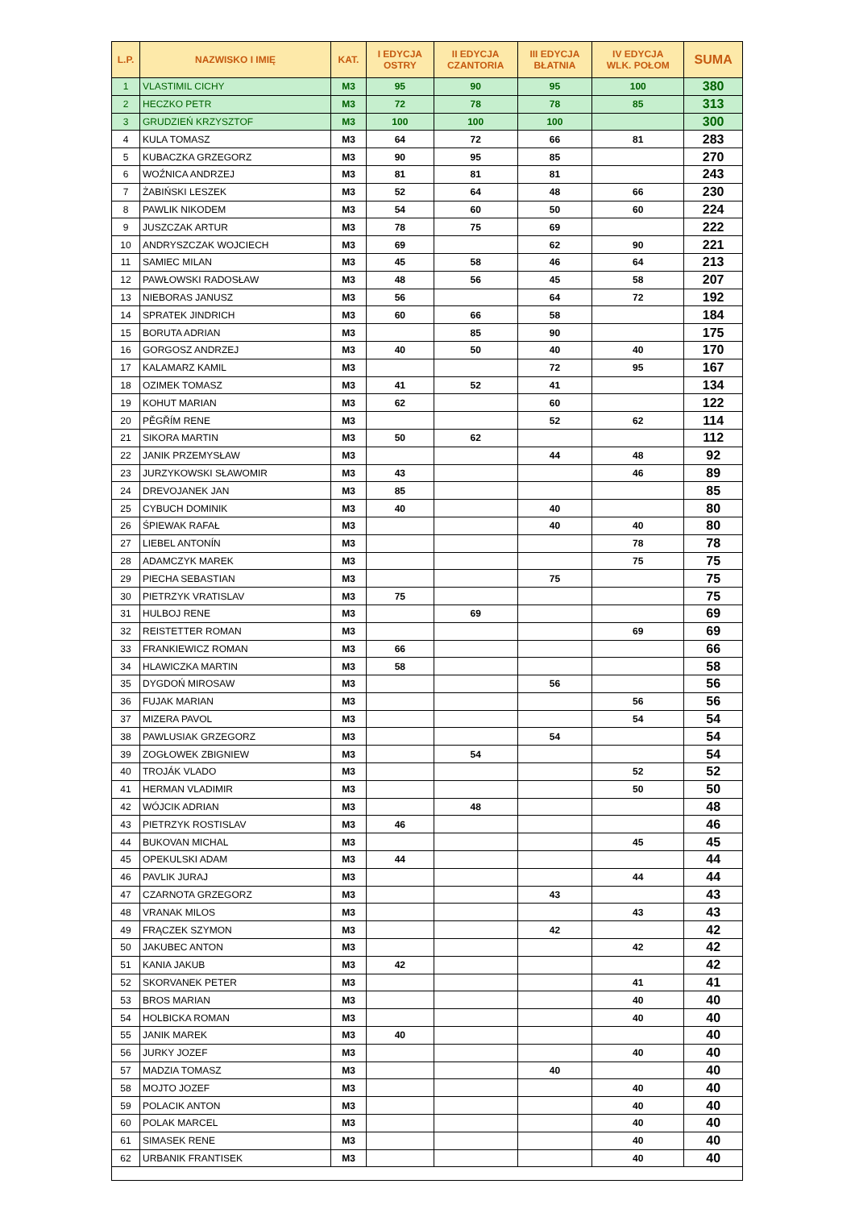| L.P. | NAZWISKO I IMIĘ | KAT. | I EDYCJA OSTRY | II EDYCJA CZANTORIA | III EDYCJA BŁATNIA | IV EDYCJA WLK. POŁOM | SUMA |
| --- | --- | --- | --- | --- | --- | --- | --- |
| 1 | VLASTIMIL CICHY | M3 | 95 | 90 | 95 | 100 | 380 |
| 2 | HECZKO PETR | M3 | 72 | 78 | 78 | 85 | 313 |
| 3 | GRUDZIEŃ KRZYSZTOF | M3 | 100 | 100 | 100 | | 300 |
| 4 | KULA TOMASZ | M3 | 64 | 72 | 66 | 81 | 283 |
| 5 | KUBACZKA GRZEGORZ | M3 | 90 | 95 | 85 | | 270 |
| 6 | WOŹNICA ANDRZEJ | M3 | 81 | 81 | 81 | | 243 |
| 7 | ŻABIŃSKI LESZEK | M3 | 52 | 64 | 48 | 66 | 230 |
| 8 | PAWLIK NIKODEM | M3 | 54 | 60 | 50 | 60 | 224 |
| 9 | JUSZCZAK ARTUR | M3 | 78 | 75 | 69 | | 222 |
| 10 | ANDRYSZCZAK WOJCIECH | M3 | 69 | | 62 | 90 | 221 |
| 11 | SAMIEC MILAN | M3 | 45 | 58 | 46 | 64 | 213 |
| 12 | PAWŁOWSKI RADOSŁAW | M3 | 48 | 56 | 45 | 58 | 207 |
| 13 | NIEBORAS JANUSZ | M3 | 56 | | 64 | 72 | 192 |
| 14 | SPRATEK JINDRICH | M3 | 60 | 66 | 58 | | 184 |
| 15 | BORUTA ADRIAN | M3 | | 85 | 90 | | 175 |
| 16 | GORGOSZ ANDRZEJ | M3 | 40 | 50 | 40 | 40 | 170 |
| 17 | KALAMARZ KAMIL | M3 | | | 72 | 95 | 167 |
| 18 | OZIMEK TOMASZ | M3 | 41 | 52 | 41 | | 134 |
| 19 | KOHUT MARIAN | M3 | 62 | | 60 | | 122 |
| 20 | PĚGŘÍM RENE | M3 | | | 52 | 62 | 114 |
| 21 | SIKORA MARTIN | M3 | 50 | 62 | | | 112 |
| 22 | JANIK PRZEMYSŁAW | M3 | | | 44 | 48 | 92 |
| 23 | JURZYKOWSKI SŁAWOMIR | M3 | 43 | | | 46 | 89 |
| 24 | DREVOJANEK JAN | M3 | 85 | | | | 85 |
| 25 | CYBUCH DOMINIK | M3 | 40 | | 40 | | 80 |
| 26 | ŚPIEWAK RAFAŁ | M3 | | | 40 | 40 | 80 |
| 27 | LIEBEL ANTONÍN | M3 | | | | 78 | 78 |
| 28 | ADAMCZYK MAREK | M3 | | | | 75 | 75 |
| 29 | PIECHA SEBASTIAN | M3 | | | 75 | | 75 |
| 30 | PIETRZYK VRATISLAV | M3 | 75 | | | | 75 |
| 31 | HULBOJ RENE | M3 | | 69 | | | 69 |
| 32 | REISTETTER ROMAN | M3 | | | | 69 | 69 |
| 33 | FRANKIEWICZ ROMAN | M3 | 66 | | | | 66 |
| 34 | HLAWICZKA MARTIN | M3 | 58 | | | | 58 |
| 35 | DYGDOŃ MIROSAW | M3 | | | 56 | | 56 |
| 36 | FUJAK MARIAN | M3 | | | | 56 | 56 |
| 37 | MIZERA PAVOL | M3 | | | | 54 | 54 |
| 38 | PAWLUSIAK GRZEGORZ | M3 | | | 54 | | 54 |
| 39 | ZOGŁOWEK ZBIGNIEW | M3 | | 54 | | | 54 |
| 40 | TROJÁK VLADO | M3 | | | | 52 | 52 |
| 41 | HERMAN VLADIMIR | M3 | | | | 50 | 50 |
| 42 | WÓJCIK ADRIAN | M3 | | 48 | | | 48 |
| 43 | PIETRZYK ROSTISLAV | M3 | 46 | | | | 46 |
| 44 | BUKOVAN MICHAL | M3 | | | | 45 | 45 |
| 45 | OPEKULSKI ADAM | M3 | 44 | | | | 44 |
| 46 | PAVLIK JURAJ | M3 | | | | 44 | 44 |
| 47 | CZARNOTA GRZEGORZ | M3 | | | 43 | | 43 |
| 48 | VRANAK MILOS | M3 | | | | 43 | 43 |
| 49 | FRĄCZEK SZYMON | M3 | | | 42 | | 42 |
| 50 | JAKUBEC ANTON | M3 | | | | 42 | 42 |
| 51 | KANIA JAKUB | M3 | 42 | | | | 42 |
| 52 | SKORVANEK PETER | M3 | | | | 41 | 41 |
| 53 | BROS MARIAN | M3 | | | | 40 | 40 |
| 54 | HOLBICKA ROMAN | M3 | | | | 40 | 40 |
| 55 | JANIK MAREK | M3 | 40 | | | | 40 |
| 56 | JURKY JOZEF | M3 | | | | 40 | 40 |
| 57 | MADZIA TOMASZ | M3 | | | 40 | | 40 |
| 58 | MOJTO JOZEF | M3 | | | | 40 | 40 |
| 59 | POLACIK ANTON | M3 | | | | 40 | 40 |
| 60 | POLAK MARCEL | M3 | | | | 40 | 40 |
| 61 | SIMASEK RENE | M3 | | | | 40 | 40 |
| 62 | URBANIK FRANTISEK | M3 | | | | 40 | 40 |